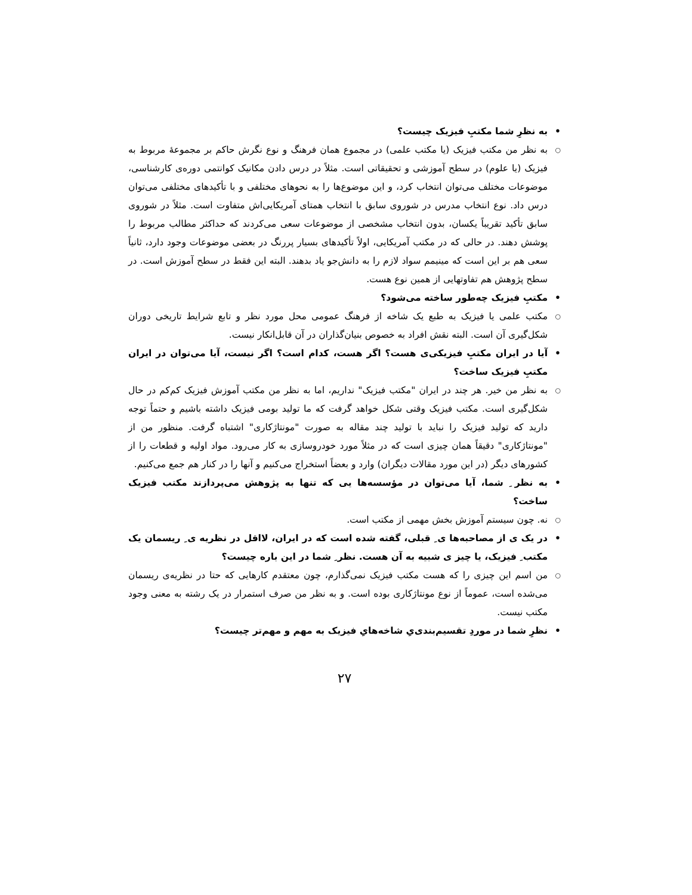• به نظرِ شما مکتبِ فیزیک چیست؟
○ به نظر من مکتب فیزیک (یا مکتب علمی) در مجموع همان فرهنگ و نوع نگرش حاکم بر مجموعهٔ مربوط به فیزیک (یا علوم) در سطح آموزشی و تحقیقاتی است. مثلاً در درس دادن مکانیک کوانتمی دوره‌ی کارشناسی، موضوعات مختلف می‌توان انتخاب کرد، و این موضوع‌ها را به نحوهای مختلفی و با تأکیدهای مختلفی می‌توان درس داد. نوع انتخاب مدرس در شوروی سابق با انتخاب همتای آمریکایی‌اش متفاوت است. مثلاً در شوروی سابق تأکید تقریباً یکسان، بدون انتخاب مشخصی از موضوعات سعی می‌کردند که حداکثر مطالب مربوط را پوشش دهند. در حالی که در مکتب آمریکایی، اولاً تأکیدهای بسیار پررنگ در بعضی موضوعات وجود دارد، ثانیاً سعی هم بر این است که مینیمم سواد لازم را به دانش‌جو یاد بدهند. البته این فقط در سطح آموزش است. در سطح پژوهش هم تفاوتهایی از همین نوع هست.
• مکتبِ فیزیک چه‌طور ساخته می‌شود؟
○ مکتب علمی یا فیزیک به طبع یک شاخه از فرهنگ عمومی محل مورد نظر و تابع شرایط تاریخی دوران شکل‌گیری آن است. البته نقش افراد به خصوص بنیان‌گذاران در آن قابل‌انکار نیست.
• آیا در ایران مکتبِ فیزیکی‌ی هست؟ اگر هست، کدام است؟ اگر نیست، آیا می‌توان در ایران مکتبِ فیزیک ساخت؟
○ به نظر من خیر. هر چند در ایران "مکتب فیزیک" نداریم، اما به نظر من مکتب آموزش فیزیک کم‌کم در حال شکل‌گیری است. مکتب فیزیک وقتی شکل خواهد گرفت که ما تولید بومی فیزیک داشته باشیم و حتماً توجه دارید که تولید فیزیک را نباید با تولید چند مقاله به صورت "مونتاژکاری" اشتباه گرفت. منظور من از "مونتاژکاری" دقیقاً همان چیزی است که در مثلاً مورد خودروسازی به کار می‌رود. مواد اولیه و قطعات را از کشورهای دیگر (در این مورد مقالات دیگران) وارد و بعضاً استخراج می‌کنیم و آنها را در کنار هم جمع می‌کنیم.
• به نظر ِ شما، آیا می‌توان در مؤسسه‌ها یی که تنها به پژوهش می‌پردازند مکتب فیزیک ساخت؟
○ نه. چون سیستم آموزش بخش مهمی از مکتب است.
• در یک ی از مصاحبه‌ها ی ِ قبلی، گفته شده است که در ایران، لااقل در نظریه ی ِ ریسمان یک مکتب ِ فیزیک، یا چیز ی شبیه به آن هست. نظر ِ شما در این باره چیست؟
○ من اسم این چیزی را که هست مکتب فیزیک نمی‌گذارم، چون معتقدم کارهایی که حتا در نظریه‌ی ریسمان می‌شده است، عموماً از نوع مونتاژکاری بوده است. و به نظر من صرف استمرار در یک رشته به معنی وجود مکتب نیست.
• نظرِ شما در موردِ تقسیم‌بندی‌یِ شاخه‌هایِ فیزیک به مهم و مهم‌تر چیست؟
۲۷